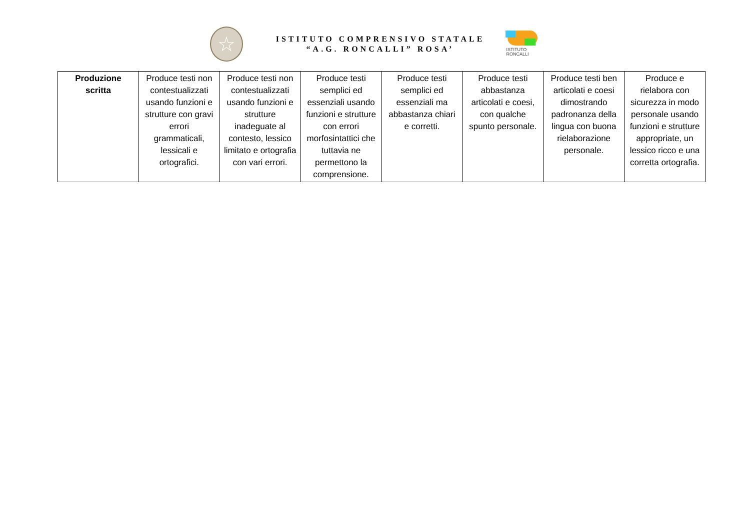☆
ISTITUTO COMPRENSIVO STATALE
“A.G. RONCALLI” ROSA’
ISTITUTO
RONCALLI
| Produzione scritta | Produce testi non contestualizzati usando funzioni e strutture con gravi errori grammaticali, lessicali e ortografici. | Produce testi non contestualizzati usando funzioni e strutture inadeguate al contesto, lessico limitato e ortografia con vari errori. | Produce testi semplici ed essenziali usando funzioni e strutture con errori morfosintattici che tuttavia ne permettono la comprensione. | Produce testi semplici ed essenziali ma abbastanza chiari e corretti. | Produce testi abbastanza articolati e coesi, con qualche spunto personale. | Produce testi ben articolati e coesi dimostrando padronanza della lingua con buona rielaborazione personale. | Produce e rielabora con sicurezza in modo personale usando funzioni e strutture appropriate, un lessico ricco e una corretta ortografia. |